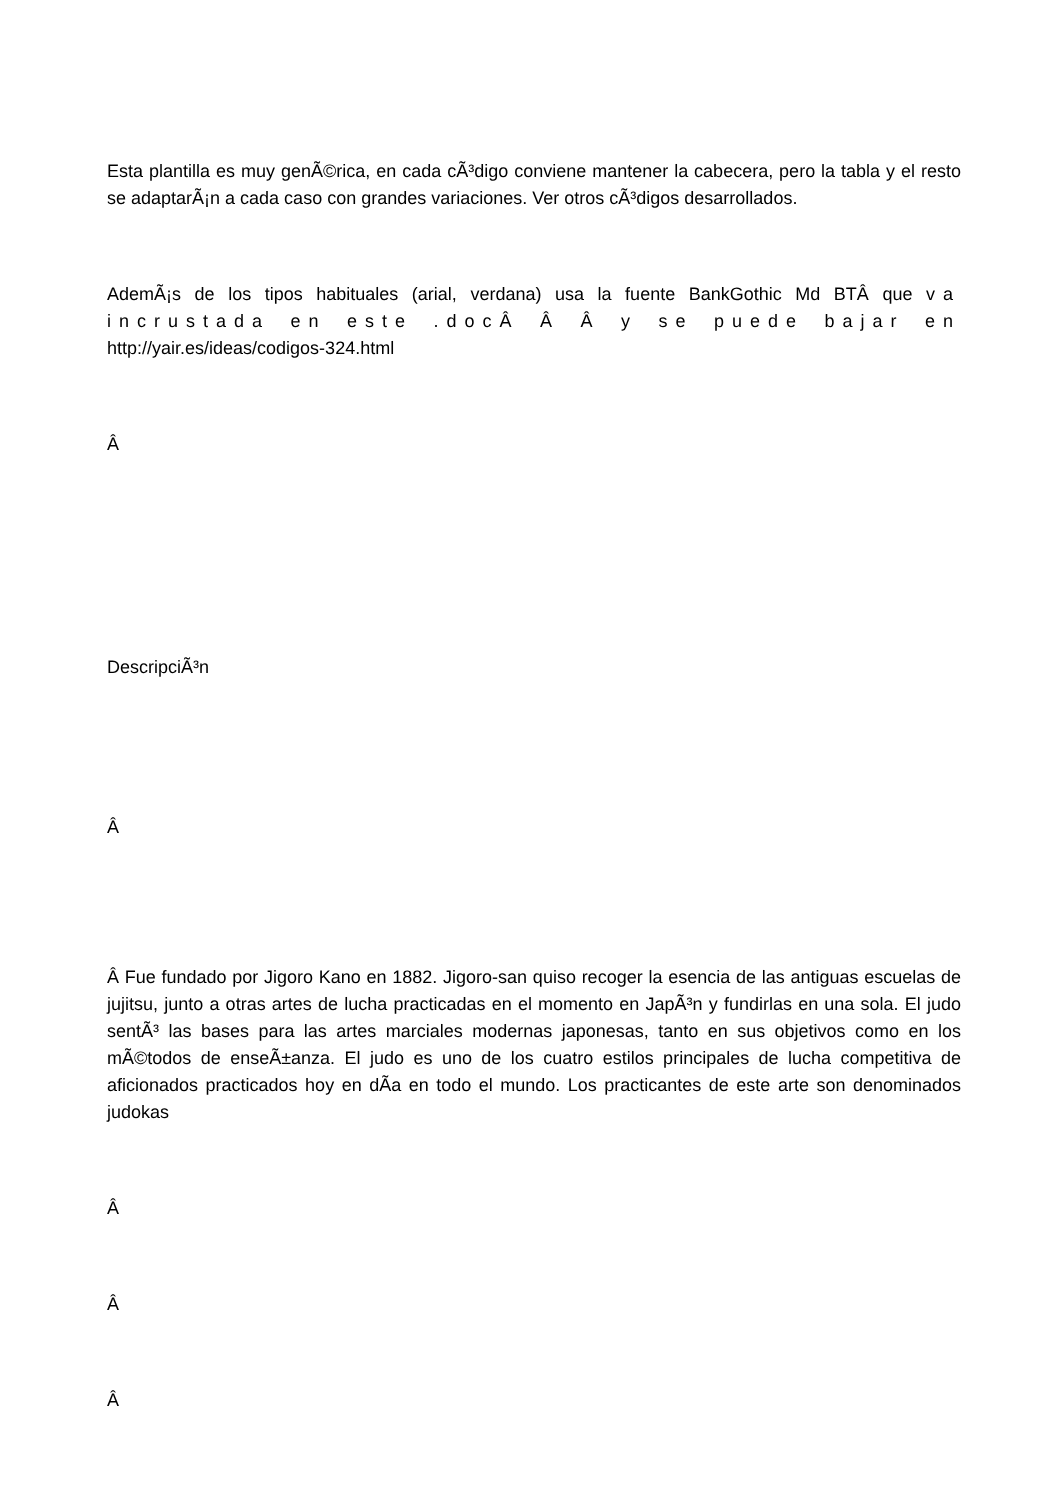Esta plantilla es muy genÃ©rica, en cada cÃ³digo conviene mantener la cabecera, pero la tabla y el resto se adaptarÃ¡n a cada caso con grandes variaciones. Ver otros cÃ³digos desarrollados.
AdemÃ¡s de los tipos habituales (arial, verdana) usa la fuente BankGothic Md BTÂ que va incrustada en este .docÂ Â Â y se puede bajar en http://yair.es/ideas/codigos-324.html
Â
DescripciÃ³n
Â
Â Fue fundado por Jigoro Kano en 1882. Jigoro-san quiso recoger la esencia de las antiguas escuelas de jujitsu, junto a otras artes de lucha practicadas en el momento en JapÃ³n y fundirlas en una sola. El judo sentÃ³ las bases para las artes marciales modernas japonesas, tanto en sus objetivos como en los mÃ©todos de enseÃ±anza. El judo es uno de los cuatro estilos principales de lucha competitiva de aficionados practicados hoy en dÃ­a en todo el mundo. Los practicantes de este arte son denominados judokas
Â
Â
Â